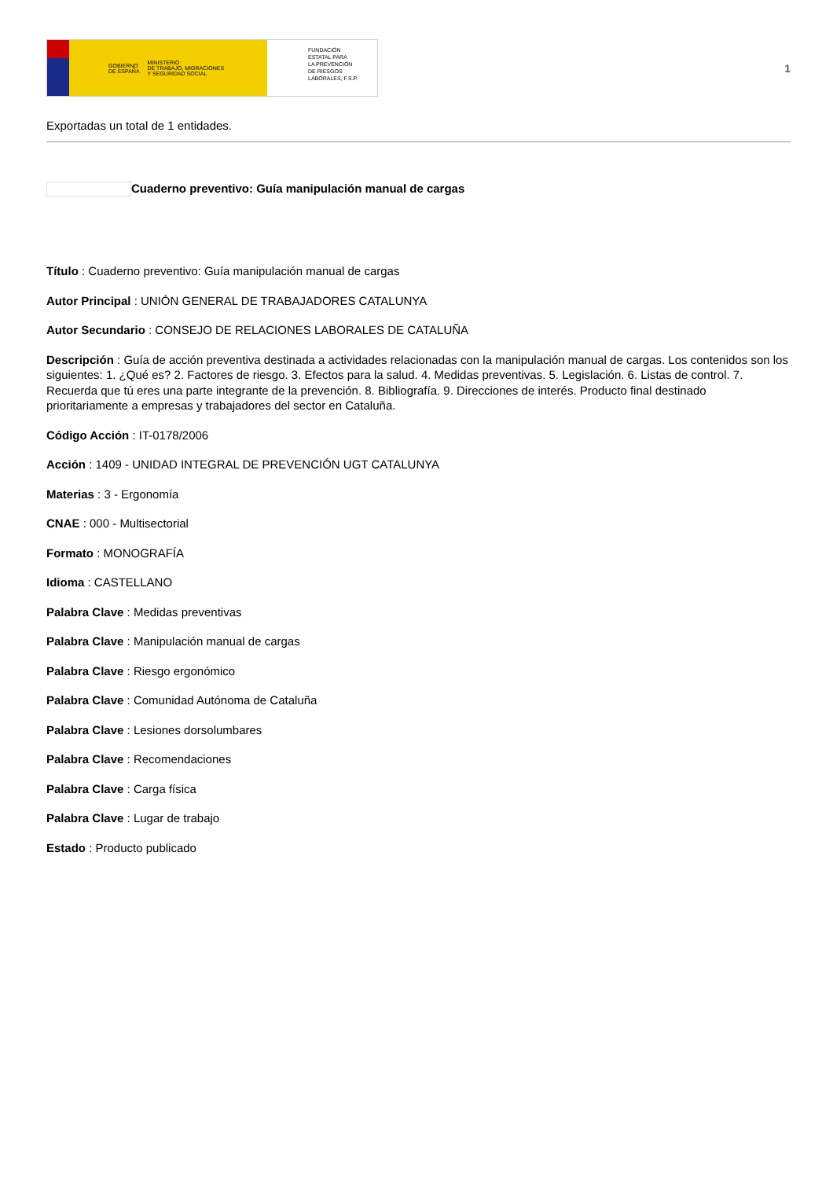GOBIERNO
DE ESPAÑA MINISTERIO
DE TRABAJO, MIGRACIONES
Y SEGURIDAD SOCIAL
FUNDACIÓN
ESTATAL PARA
LA PREVENCIÓN
DE RIESGOS
LABORALES, F.S.P.
1
Exportadas un total de 1 entidades.
Cuaderno preventivo: Guía manipulación manual de cargas
Título : Cuaderno preventivo: Guía manipulación manual de cargas
Autor Principal : UNIÓN GENERAL DE TRABAJADORES CATALUNYA
Autor Secundario : CONSEJO DE RELACIONES LABORALES DE CATALUÑA
Descripción : Guía de acción preventiva destinada a actividades relacionadas con la manipulación manual de cargas. Los contenidos son los siguientes: 1. ¿Qué es? 2. Factores de riesgo. 3. Efectos para la salud. 4. Medidas preventivas. 5. Legislación. 6. Listas de control. 7. Recuerda que tú eres una parte integrante de la prevención. 8. Bibliografía. 9. Direcciones de interés. Producto final destinado prioritariamente a empresas y trabajadores del sector en Cataluña.
Código Acción : IT-0178/2006
Acción : 1409 - UNIDAD INTEGRAL DE PREVENCIÓN UGT CATALUNYA
Materias : 3 - Ergonomía
CNAE : 000 - Multisectorial
Formato : MONOGRAFÍA
Idioma : CASTELLANO
Palabra Clave : Medidas preventivas
Palabra Clave : Manipulación manual de cargas
Palabra Clave : Riesgo ergonómico
Palabra Clave : Comunidad Autónoma de Cataluña
Palabra Clave : Lesiones dorsolumbares
Palabra Clave : Recomendaciones
Palabra Clave : Carga física
Palabra Clave : Lugar de trabajo
Estado : Producto publicado